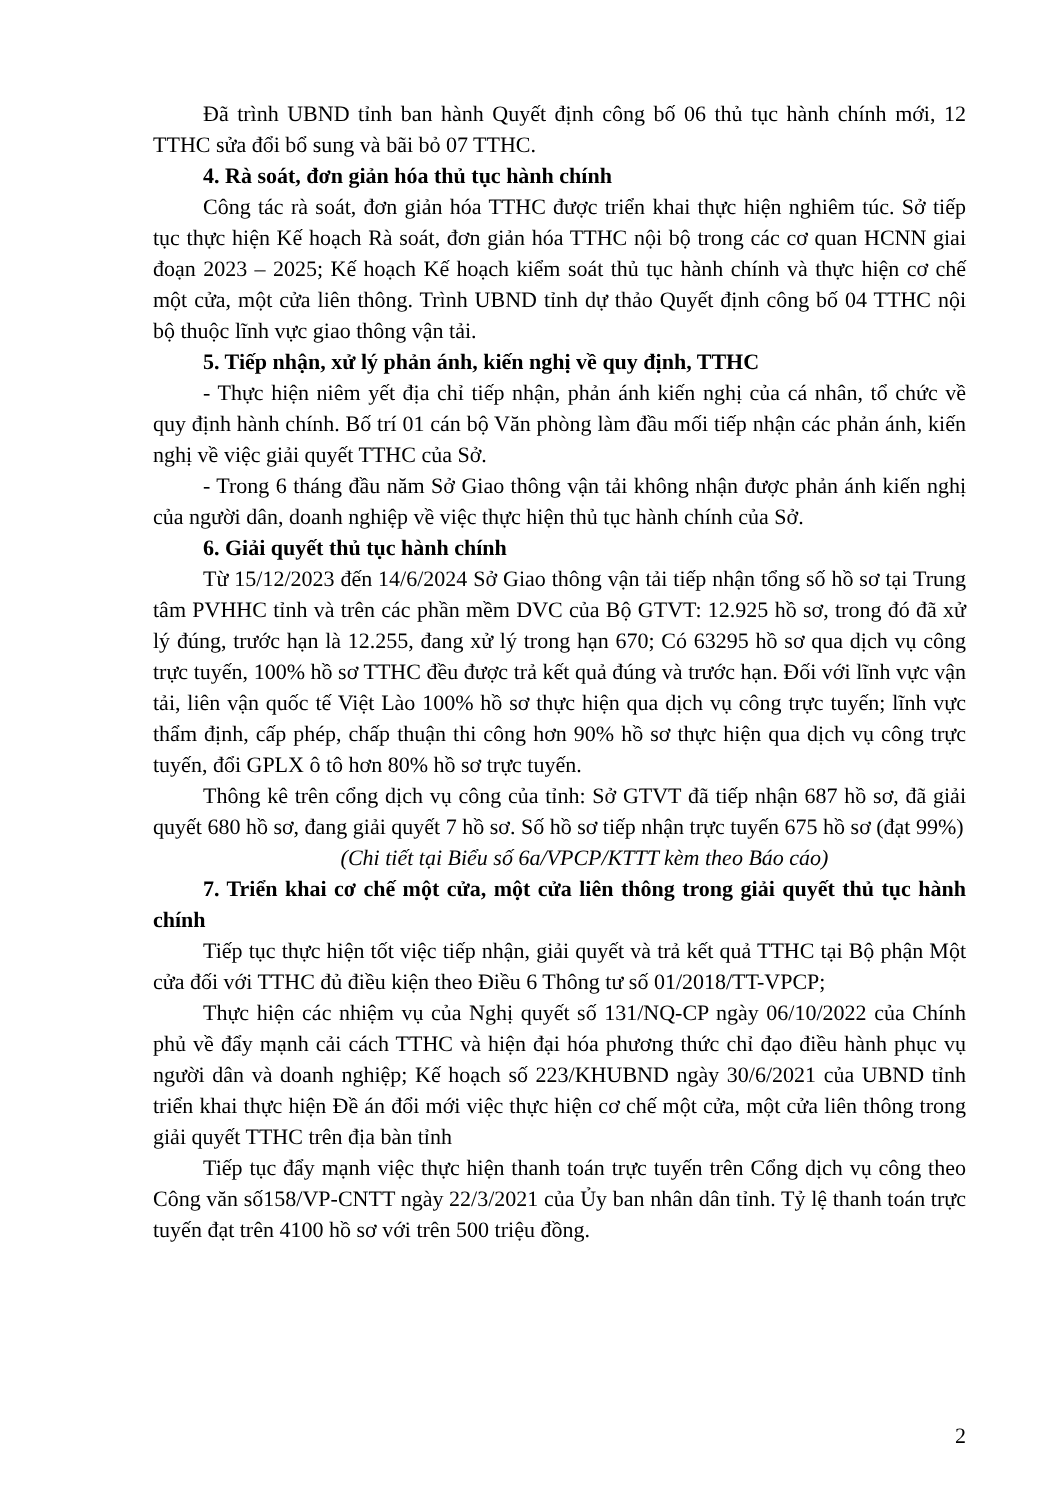Đã trình UBND tỉnh ban hành Quyết định công bố 06 thủ tục hành chính mới, 12 TTHC sửa đổi bổ sung và bãi bỏ 07 TTHC.
4. Rà soát, đơn giản hóa thủ tục hành chính
Công tác rà soát, đơn giản hóa TTHC được triển khai thực hiện nghiêm túc. Sở tiếp tục thực hiện Kế hoạch Rà soát, đơn giản hóa TTHC nội bộ trong các cơ quan HCNN giai đoạn 2023 – 2025; Kế hoạch Kế hoạch kiểm soát thủ tục hành chính và thực hiện cơ chế một cửa, một cửa liên thông. Trình UBND tỉnh dự thảo Quyết định công bố 04 TTHC nội bộ thuộc lĩnh vực giao thông vận tải.
5. Tiếp nhận, xử lý phản ánh, kiến nghị về quy định, TTHC
- Thực hiện niêm yết địa chỉ tiếp nhận, phản ánh kiến nghị của cá nhân, tổ chức về quy định hành chính. Bố trí 01 cán bộ Văn phòng làm đầu mối tiếp nhận các phản ánh, kiến nghị về việc giải quyết TTHC của Sở.
- Trong 6 tháng đầu năm Sở Giao thông vận tải không nhận được phản ánh kiến nghị của người dân, doanh nghiệp về việc thực hiện thủ tục hành chính của Sở.
6. Giải quyết thủ tục hành chính
Từ 15/12/2023 đến 14/6/2024 Sở Giao thông vận tải tiếp nhận tổng số hồ sơ tại Trung tâm PVHHC tỉnh và trên các phần mềm DVC của Bộ GTVT: 12.925 hồ sơ, trong đó đã xử lý đúng, trước hạn là 12.255, đang xử lý trong hạn 670; Có 63295 hồ sơ qua dịch vụ công trực tuyến, 100% hồ sơ TTHC đều được trả kết quả đúng và trước hạn. Đối với lĩnh vực vận tải, liên vận quốc tế Việt Lào 100% hồ sơ thực hiện qua dịch vụ công trực tuyến; lĩnh vực thẩm định, cấp phép, chấp thuận thi công hơn 90% hồ sơ thực hiện qua dịch vụ công trực tuyến, đổi GPLX ô tô hơn 80% hồ sơ trực tuyến.
Thông kê trên cổng dịch vụ công của tỉnh: Sở GTVT đã tiếp nhận 687 hồ sơ, đã giải quyết 680 hồ sơ, đang giải quyết 7 hồ sơ. Số hồ sơ tiếp nhận trực tuyến 675 hồ sơ (đạt 99%)
(Chi tiết tại Biểu số 6a/VPCP/KTTT kèm theo Báo cáo)
7. Triển khai cơ chế một cửa, một cửa liên thông trong giải quyết thủ tục hành chính
Tiếp tục thực hiện tốt việc tiếp nhận, giải quyết và trả kết quả TTHC tại Bộ phận Một cửa đối với TTHC đủ điều kiện theo Điều 6 Thông tư số 01/2018/TT-VPCP;
Thực hiện các nhiệm vụ của Nghị quyết số 131/NQ-CP ngày 06/10/2022 của Chính phủ về đẩy mạnh cải cách TTHC và hiện đại hóa phương thức chỉ đạo điều hành phục vụ người dân và doanh nghiệp; Kế hoạch số 223/KHUBND ngày 30/6/2021 của UBND tỉnh triển khai thực hiện Đề án đổi mới việc thực hiện cơ chế một cửa, một cửa liên thông trong giải quyết TTHC trên địa bàn tỉnh
Tiếp tục đẩy mạnh việc thực hiện thanh toán trực tuyến trên Cổng dịch vụ công theo Công văn số158/VP-CNTT ngày 22/3/2021 của Ủy ban nhân dân tỉnh. Tỷ lệ thanh toán trực tuyến đạt trên 4100 hồ sơ với trên 500 triệu đồng.
2